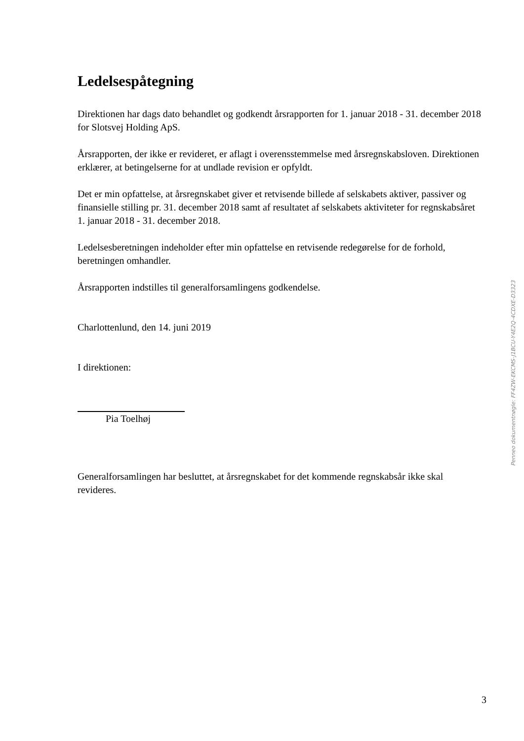Ledelsespåtegning
Direktionen har dags dato behandlet og godkendt årsrapporten for 1. januar 2018 - 31. december 2018 for Slotsvej Holding ApS.
Årsrapporten, der ikke er revideret, er aflagt i overensstemmelse med årsregnskabsloven. Direktionen erklærer, at betingelserne for at undlade revision er opfyldt.
Det er min opfattelse, at årsregnskabet giver et retvisende billede af selskabets aktiver, passiver og finansielle stilling pr. 31. december 2018 samt af resultatet af selskabets aktiviteter for regnskabsåret 1. januar 2018 - 31. december 2018.
Ledelsesberetningen indeholder efter min opfattelse en retvisende redegørelse for de forhold, beretningen omhandler.
Årsrapporten indstilles til generalforsamlingens godkendelse.
Charlottenlund, den 14. juni 2019
I direktionen:
Pia Toelhøj
Generalforsamlingen har besluttet, at årsregnskabet for det kommende regnskabsår ikke skal revideres.
Penneo dokumentnøgle: FF4ZW-EKCMS-J1BCU-Y4E2Q-4CDXE-D3323
3